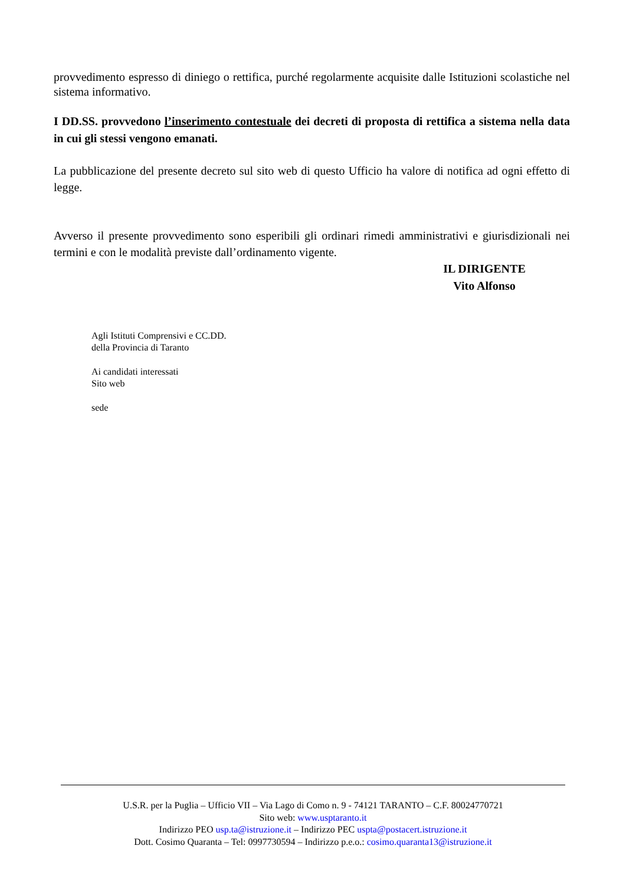provvedimento espresso di diniego o rettifica, purché regolarmente acquisite dalle Istituzioni scolastiche nel sistema informativo.
I DD.SS. provvedono l’inserimento contestuale dei decreti di proposta di rettifica a sistema nella data in cui gli stessi vengono emanati.
La pubblicazione del presente decreto sul sito web di questo Ufficio ha valore di notifica ad ogni effetto di legge.
Avverso il presente provvedimento sono esperibili gli ordinari rimedi amministrativi e giurisdizionali nei termini e con le modalità previste dall’ordinamento vigente.
IL DIRIGENTE
Vito Alfonso
Agli Istituti Comprensivi e CC.DD.
della Provincia di Taranto
Ai candidati interessati
Sito web
sede
U.S.R. per la Puglia – Ufficio VII – Via Lago di Como n. 9 - 74121 TARANTO – C.F. 80024770721
Sito web: www.usptaranto.it
Indirizzo PEO usp.ta@istruzione.it – Indirizzo PEC uspta@postacert.istruzione.it
Dott. Cosimo Quaranta – Tel: 0997730594 – Indirizzo p.e.o.: cosimo.quaranta13@istruzione.it